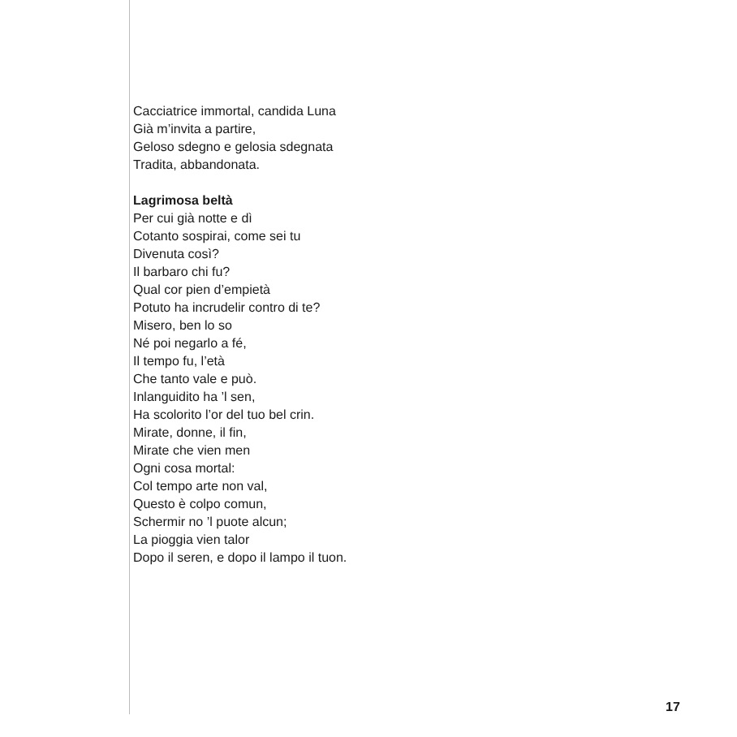Cacciatrice immortal, candida Luna
Già m’invita a partire,
Geloso sdegno e gelosia sdegnata
Tradita, abbandonata.
Lagrimosa beltà
Per cui già notte e dì
Cotanto sospirai, come sei tu
Divenuta così?
Il barbaro chi fu?
Qual cor pien d’empietà
Potuto ha incrudelir contro di te?
Misero, ben lo so
Né poi negarlo a fé,
Il tempo fu, l’età
Che tanto vale e può.
Inlanguidito ha ’l sen,
Ha scolorito l’or del tuo bel crin.
Mirate, donne, il fin,
Mirate che vien men
Ogni cosa mortal:
Col tempo arte non val,
Questo è colpo comun,
Schermir no ’l puote alcun;
La pioggia vien talor
Dopo il seren, e dopo il lampo il tuon.
17